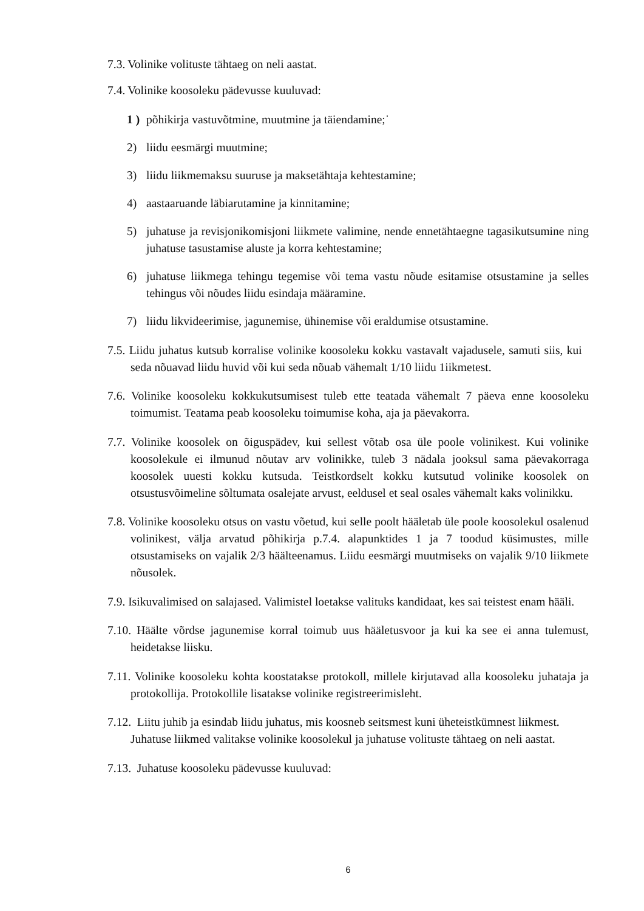7.3. Volinike volituste tähtaeg on neli aastat.
7.4. Volinike koosoleku pädevusse kuuluvad:
1 ) põhikirja vastuvõtmine, muutmine ja täiendamine;˙
2) liidu eesmärgi muutmine;
3) liidu liikmemaksu suuruse ja maksetähtaja kehtestamine;
4) aastaaruande läbiarutamine ja kinnitamine;
5) juhatuse ja revisjonikomisjoni liikmete valimine, nende ennetähtaegne tagasikutsumine ning juhatuse tasustamise aluste ja korra kehtestamine;
6) juhatuse liikmega tehingu tegemise või tema vastu nõude esitamise otsustamine ja selles tehingus või nõudes liidu esindaja määramine.
7) liidu likvideerimise, jagunemise, ühinemise või eraldumise otsustamine.
7.5. Liidu juhatus kutsub korralise volinike koosoleku kokku vastavalt vajadusele, samuti siis, kui seda nõuavad liidu huvid või kui seda nõuab vähemalt 1/10 liidu 1iikmetest.
7.6. Volinike koosoleku kokkukutsumisest tuleb ette teatada vähemalt 7 päeva enne koosoleku toimumist. Teatama peab koosoleku toimumise koha, aja ja päevakorra.
7.7. Volinike koosolek on õiguspädev, kui sellest võtab osa üle poole volinikest. Kui volinike koosolekule ei ilmunud nõutav arv volinikke, tuleb 3 nädala jooksul sama päevakorraga koosolek uuesti kokku kutsuda. Teistkordselt kokku kutsutud volinike koosolek on otsustusvõimeline sõltumata osalejate arvust, eeldusel et seal osales vähemalt kaks volinikku.
7.8. Volinike koosoleku otsus on vastu võetud, kui selle poolt hääletab üle poole koosolekul osalenud volinikest, välja arvatud põhikirja p.7.4. alapunktides 1 ja 7 toodud küsimustes, mille otsustamiseks on vajalik 2/3 häälteenamus. Liidu eesmärgi muutmiseks on vajalik 9/10 liikmete nõusolek.
7.9. Isikuvalimised on salajased. Valimistel loetakse valituks kandidaat, kes sai teistest enam hääli.
7.10. Häälte võrdse jagunemise korral toimub uus hääletusvoor ja kui ka see ei anna tulemust, heidetakse liisku.
7.11. Volinike koosoleku kohta koostatakse protokoll, millele kirjutavad alla koosoleku juhataja ja protokollija. Protokollile lisatakse volinike registreerimisleht.
7.12. Liitu juhib ja esindab liidu juhatus, mis koosneb seitsmest kuni üheteistkümnest liikmest. Juhatuse liikmed valitakse volinike koosolekul ja juhatuse volituste tähtaeg on neli aastat.
7.13. Juhatuse koosoleku pädevusse kuuluvad:
6